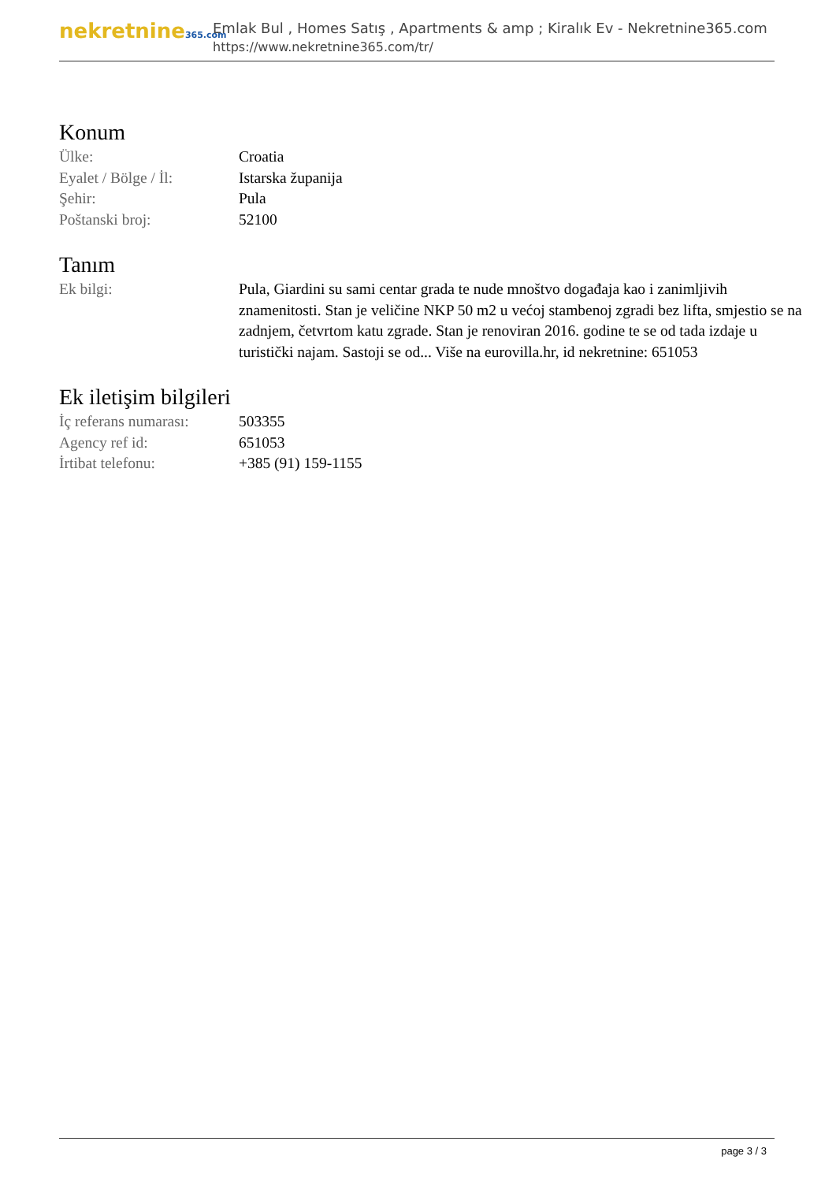nekretnine365.com
Emlak Bul , Homes Satış , Apartments & amp ; Kiralık Ev - Nekretnine365.com
https://www.nekretnine365.com/tr/
Konum
| Ülke: | Croatia |
| Eyalet / Bölge / İl: | Istarska županija |
| Şehir: | Pula |
| Poštanski broj: | 52100 |
Tanım
| Ek bilgi: | Pula, Giardini su sami centar grada te nude mnoštvo događaja kao i zanimljivih znamenitosti. Stan je veličine NKP 50 m2 u većoj stambenoj zgradi bez lifta, smjestio se na zadnjem, četvrtom katu zgrade. Stan je renoviran 2016. godine te se od tada izdaje u turistički najam. Sastoji se od... Više na eurovilla.hr, id nekretnine: 651053 |
Ek iletişim bilgileri
| İç referans numarası: | 503355 |
| Agency ref id: | 651053 |
| İrtibat telefonu: | +385 (91) 159-1155 |
page 3 / 3